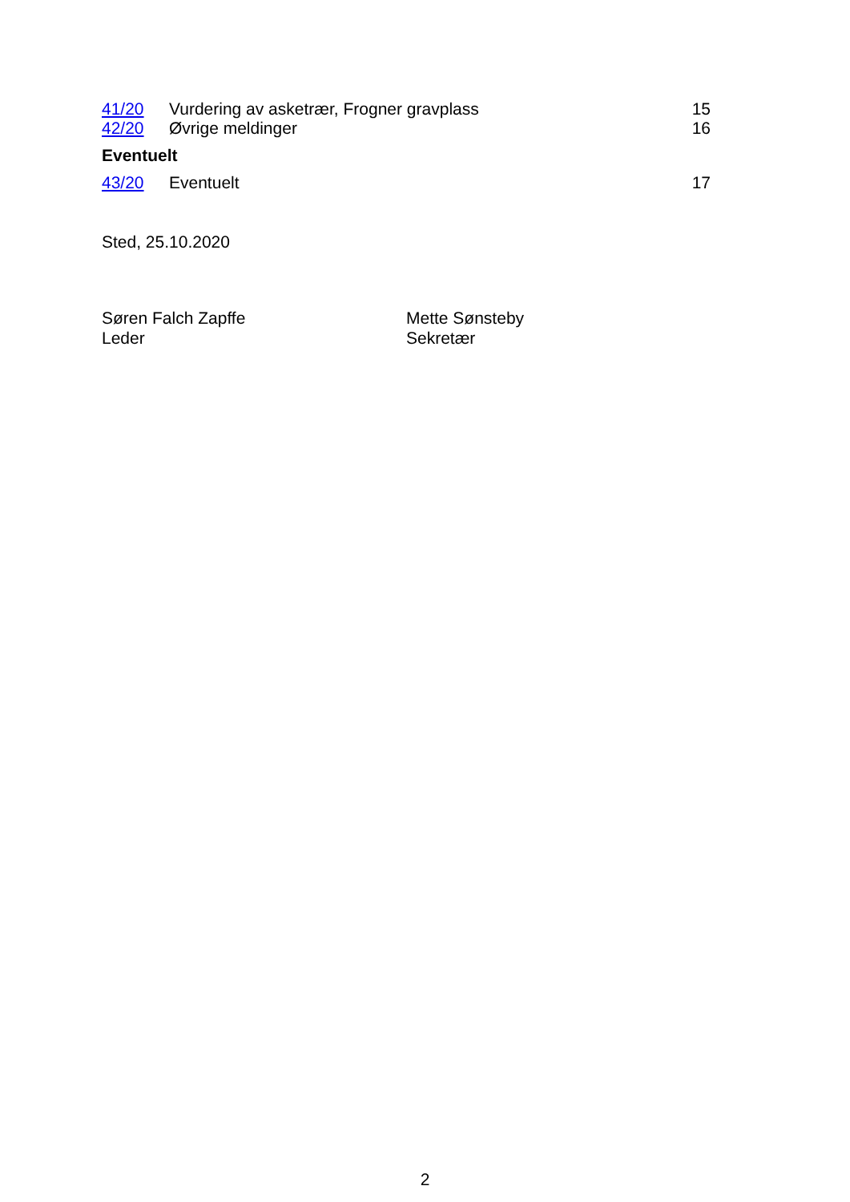| 41/20 | Vurdering av asketrær, Frogner gravplass | 15 |
| 42/20 | Øvrige meldinger | 16 |
Eventuelt
| 43/20 | Eventuelt | 17 |
Sted, 25.10.2020
Søren Falch Zapffe
Leder
Mette Sønsteby
Sekretær
2